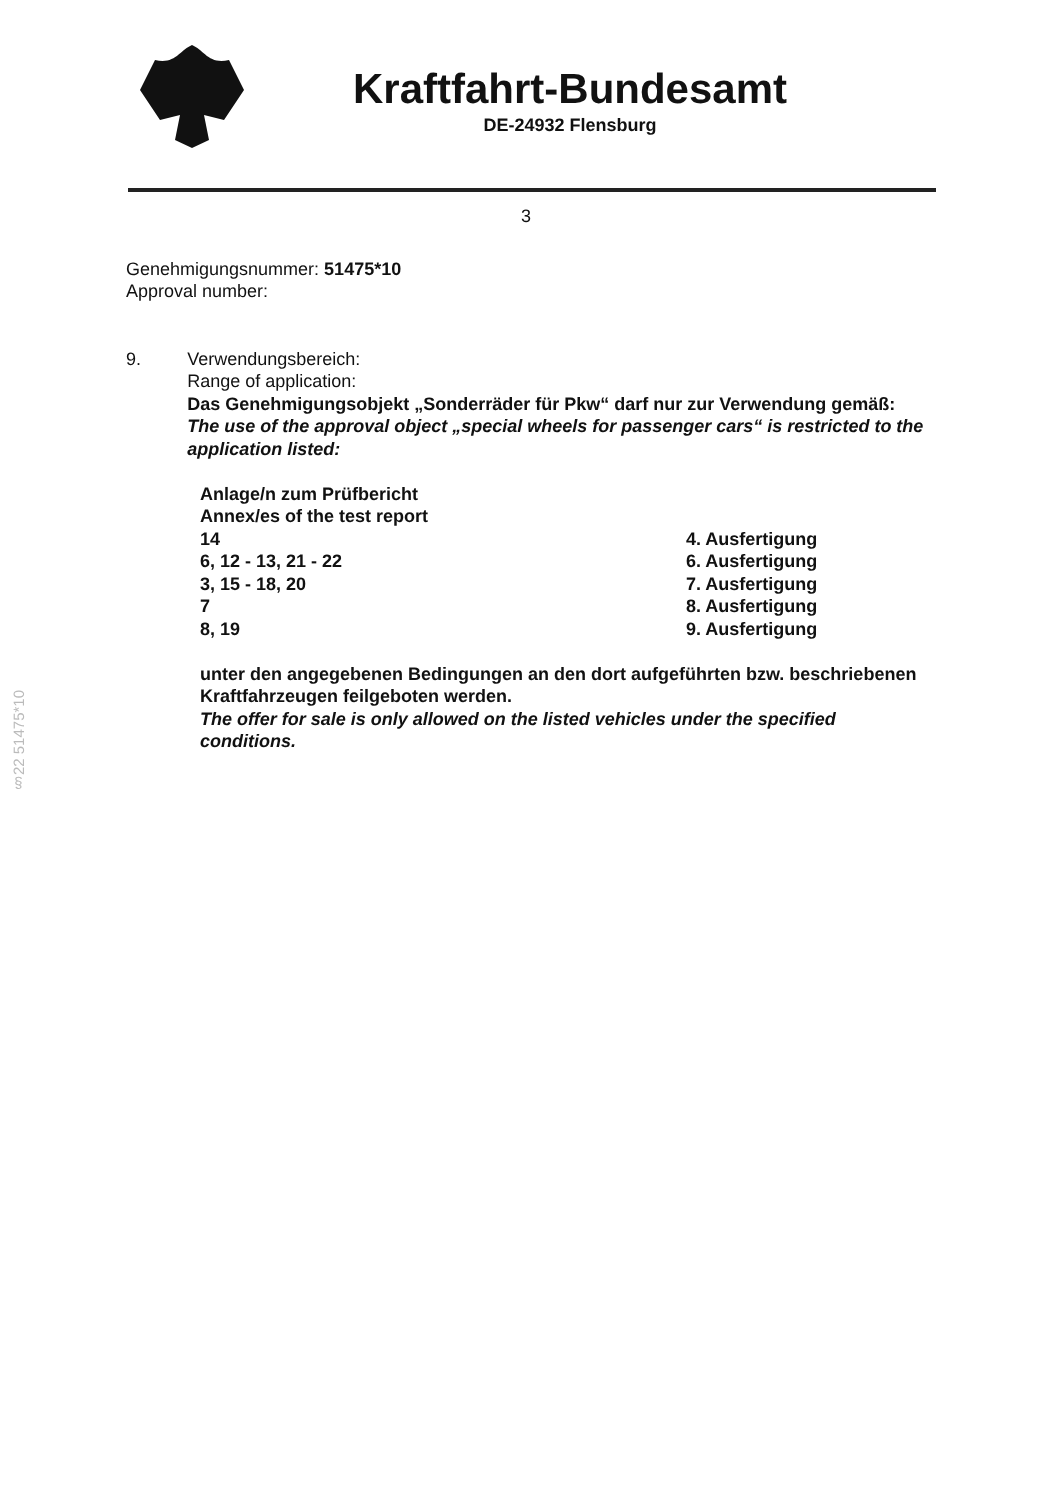Kraftfahrt-Bundesamt
DE-24932 Flensburg
3
Genehmigungsnummer: 51475*10
Approval number:
9. Verwendungsbereich:
Range of application:
Das Genehmigungsobjekt „Sonderräder für Pkw“ darf nur zur Verwendung gemäß:
The use of the approval object „special wheels for passenger cars“ is restricted to the application listed:
| Anlage/n zum Prüfbericht | |
| Annex/es of the test report | |
| 14 | 4. Ausfertigung |
| 6, 12 - 13, 21 - 22 | 6. Ausfertigung |
| 3, 15 - 18, 20 | 7. Ausfertigung |
| 7 | 8. Ausfertigung |
| 8, 19 | 9. Ausfertigung |
unter den angegebenen Bedingungen an den dort aufgeführten bzw. beschriebenen Kraftfahrzeugen feilgeboten werden.
The offer for sale is only allowed on the listed vehicles under the specified conditions.
§22 51475*10